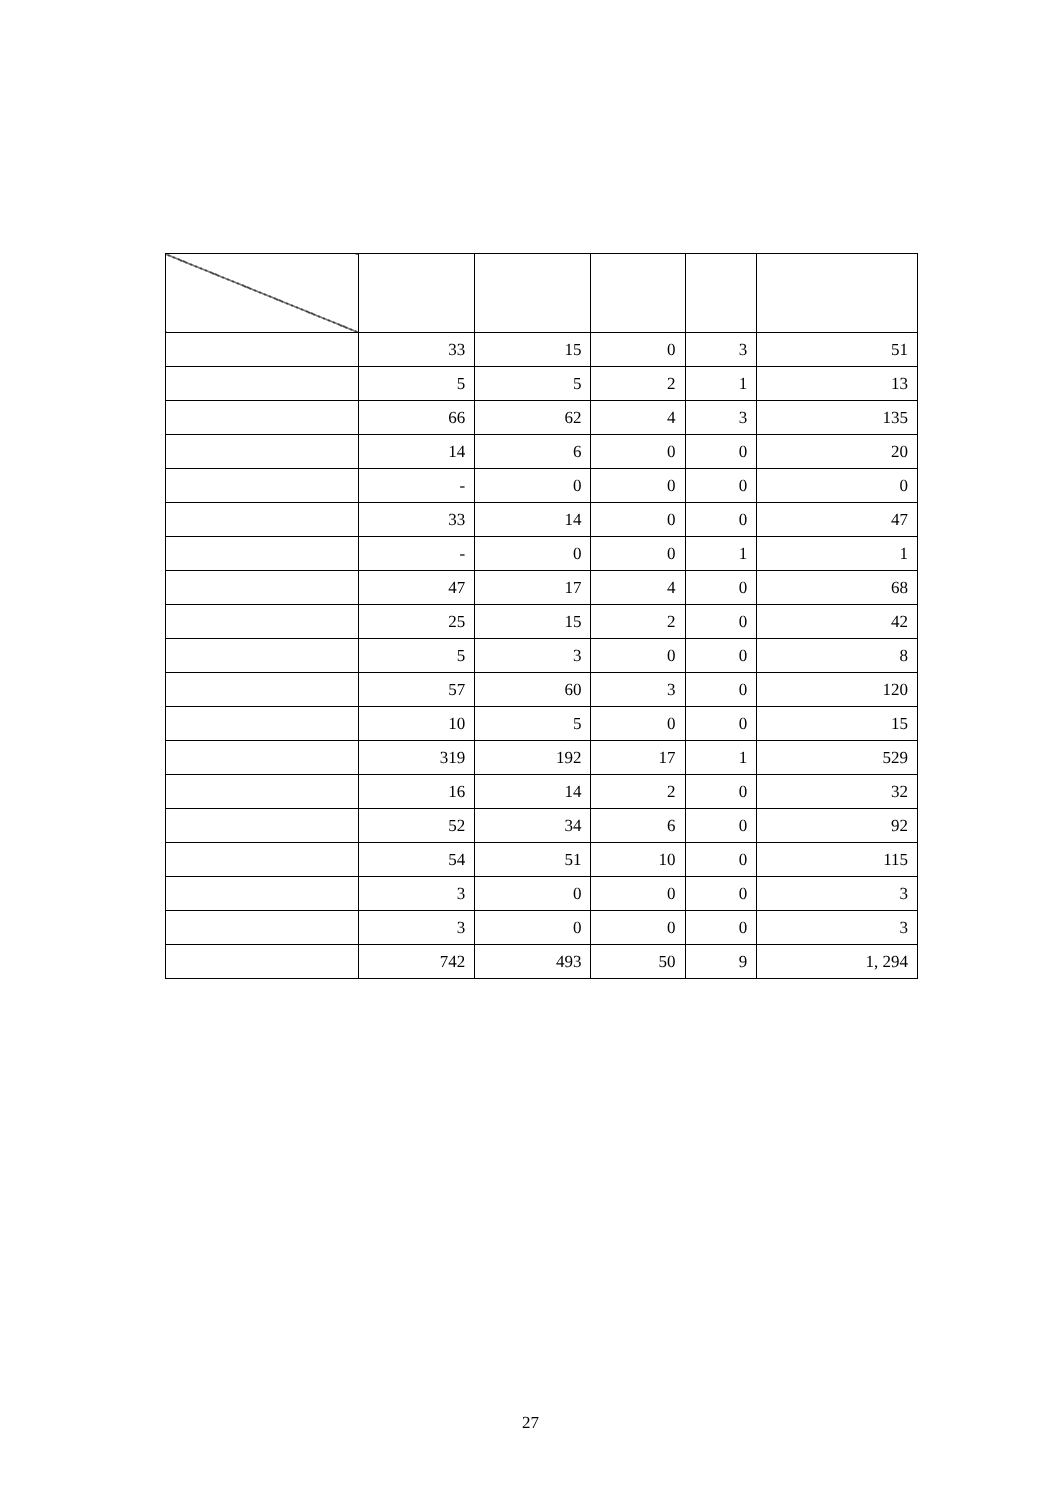| | 33 | 15 | 0 | 3 | 51 |
| | 5 | 5 | 2 | 1 | 13 |
| | 66 | 62 | 4 | 3 | 135 |
| | 14 | 6 | 0 | 0 | 20 |
| | - | 0 | 0 | 0 | 0 |
| | 33 | 14 | 0 | 0 | 47 |
| | - | 0 | 0 | 1 | 1 |
| | 47 | 17 | 4 | 0 | 68 |
| | 25 | 15 | 2 | 0 | 42 |
| | 5 | 3 | 0 | 0 | 8 |
| | 57 | 60 | 3 | 0 | 120 |
| | 10 | 5 | 0 | 0 | 15 |
| | 319 | 192 | 17 | 1 | 529 |
| | 16 | 14 | 2 | 0 | 32 |
| | 52 | 34 | 6 | 0 | 92 |
| | 54 | 51 | 10 | 0 | 115 |
| | 3 | 0 | 0 | 0 | 3 |
| | 3 | 0 | 0 | 0 | 3 |
| | 742 | 493 | 50 | 9 | 1, 294 |
27